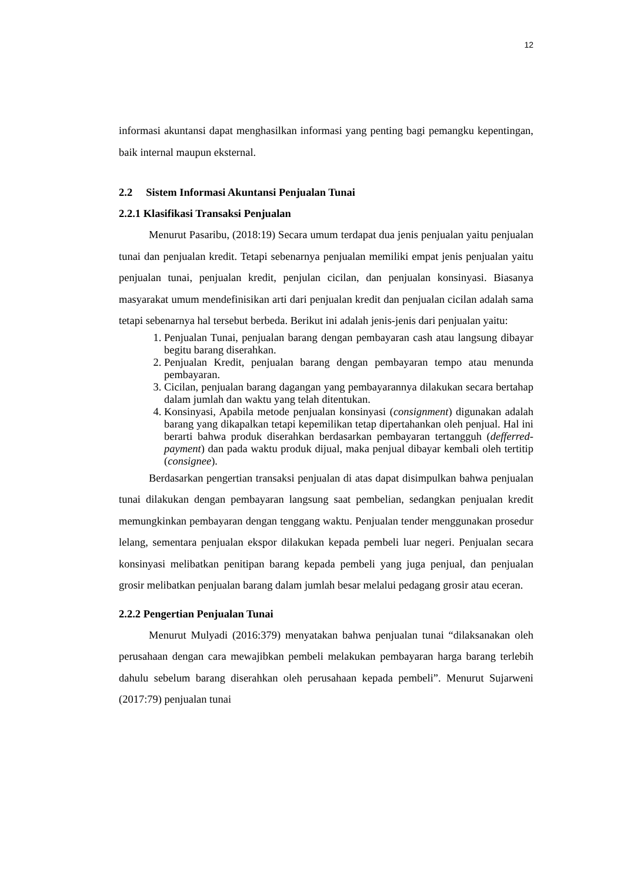12
informasi akuntansi dapat menghasilkan informasi yang penting bagi pemangku kepentingan, baik internal maupun eksternal.
2.2 Sistem Informasi Akuntansi Penjualan Tunai
2.2.1 Klasifikasi Transaksi Penjualan
Menurut Pasaribu, (2018:19) Secara umum terdapat dua jenis penjualan yaitu penjualan tunai dan penjualan kredit. Tetapi sebenarnya penjualan memiliki empat jenis penjualan yaitu penjualan tunai, penjualan kredit, penjulan cicilan, dan penjualan konsinyasi. Biasanya masyarakat umum mendefinisikan arti dari penjualan kredit dan penjualan cicilan adalah sama tetapi sebenarnya hal tersebut berbeda. Berikut ini adalah jenis-jenis dari penjualan yaitu:
1. Penjualan Tunai, penjualan barang dengan pembayaran cash atau langsung dibayar begitu barang diserahkan.
2. Penjualan Kredit, penjualan barang dengan pembayaran tempo atau menunda pembayaran.
3. Cicilan, penjualan barang dagangan yang pembayarannya dilakukan secara bertahap dalam jumlah dan waktu yang telah ditentukan.
4. Konsinyasi, Apabila metode penjualan konsinyasi (consignment) digunakan adalah barang yang dikapalkan tetapi kepemilikan tetap dipertahankan oleh penjual. Hal ini berarti bahwa produk diserahkan berdasarkan pembayaran tertangguh (defferred-payment) dan pada waktu produk dijual, maka penjual dibayar kembali oleh tertitip (consignee).
Berdasarkan pengertian transaksi penjualan di atas dapat disimpulkan bahwa penjualan tunai dilakukan dengan pembayaran langsung saat pembelian, sedangkan penjualan kredit memungkinkan pembayaran dengan tenggang waktu. Penjualan tender menggunakan prosedur lelang, sementara penjualan ekspor dilakukan kepada pembeli luar negeri. Penjualan secara konsinyasi melibatkan penitipan barang kepada pembeli yang juga penjual, dan penjualan grosir melibatkan penjualan barang dalam jumlah besar melalui pedagang grosir atau eceran.
2.2.2 Pengertian Penjualan Tunai
Menurut Mulyadi (2016:379) menyatakan bahwa penjualan tunai “dilaksanakan oleh perusahaan dengan cara mewajibkan pembeli melakukan pembayaran harga barang terlebih dahulu sebelum barang diserahkan oleh perusahaan kepada pembeli”. Menurut Sujarweni (2017:79) penjualan tunai